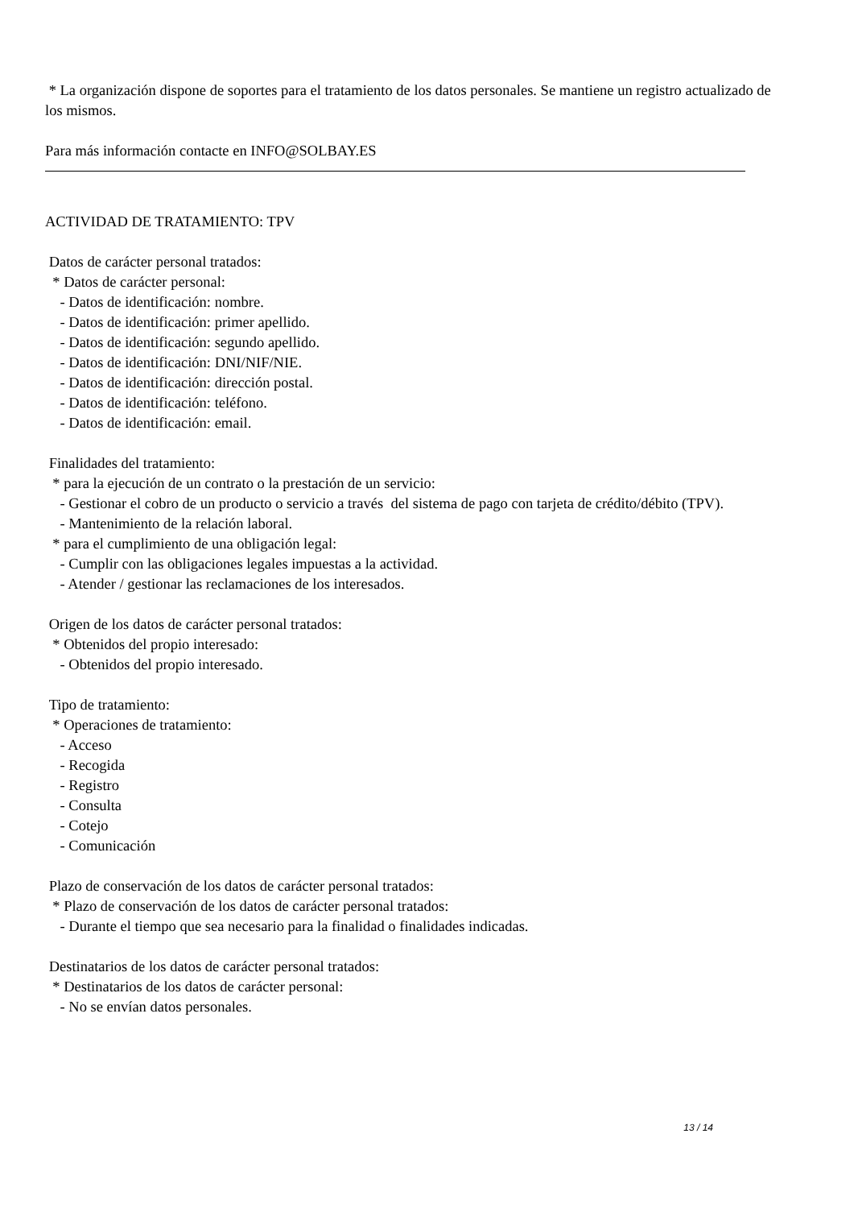* La organización dispone de soportes para el tratamiento de los datos personales. Se mantiene un registro actualizado de los mismos.
Para más información contacte en INFO@SOLBAY.ES
ACTIVIDAD DE TRATAMIENTO: TPV
Datos de carácter personal tratados: * Datos de carácter personal: - Datos de identificación: nombre. - Datos de identificación: primer apellido. - Datos de identificación: segundo apellido. - Datos de identificación: DNI/NIF/NIE. - Datos de identificación: dirección postal. - Datos de identificación: teléfono. - Datos de identificación: email.
Finalidades del tratamiento: * para la ejecución de un contrato o la prestación de un servicio: - Gestionar el cobro de un producto o servicio a través del sistema de pago con tarjeta de crédito/débito (TPV). - Mantenimiento de la relación laboral. * para el cumplimiento de una obligación legal: - Cumplir con las obligaciones legales impuestas a la actividad. - Atender / gestionar las reclamaciones de los interesados.
Origen de los datos de carácter personal tratados: * Obtenidos del propio interesado: - Obtenidos del propio interesado.
Tipo de tratamiento: * Operaciones de tratamiento: - Acceso - Recogida - Registro - Consulta - Cotejo - Comunicación
Plazo de conservación de los datos de carácter personal tratados: * Plazo de conservación de los datos de carácter personal tratados: - Durante el tiempo que sea necesario para la finalidad o finalidades indicadas.
Destinatarios de los datos de carácter personal tratados: * Destinatarios de los datos de carácter personal: - No se envían datos personales.
13 / 14